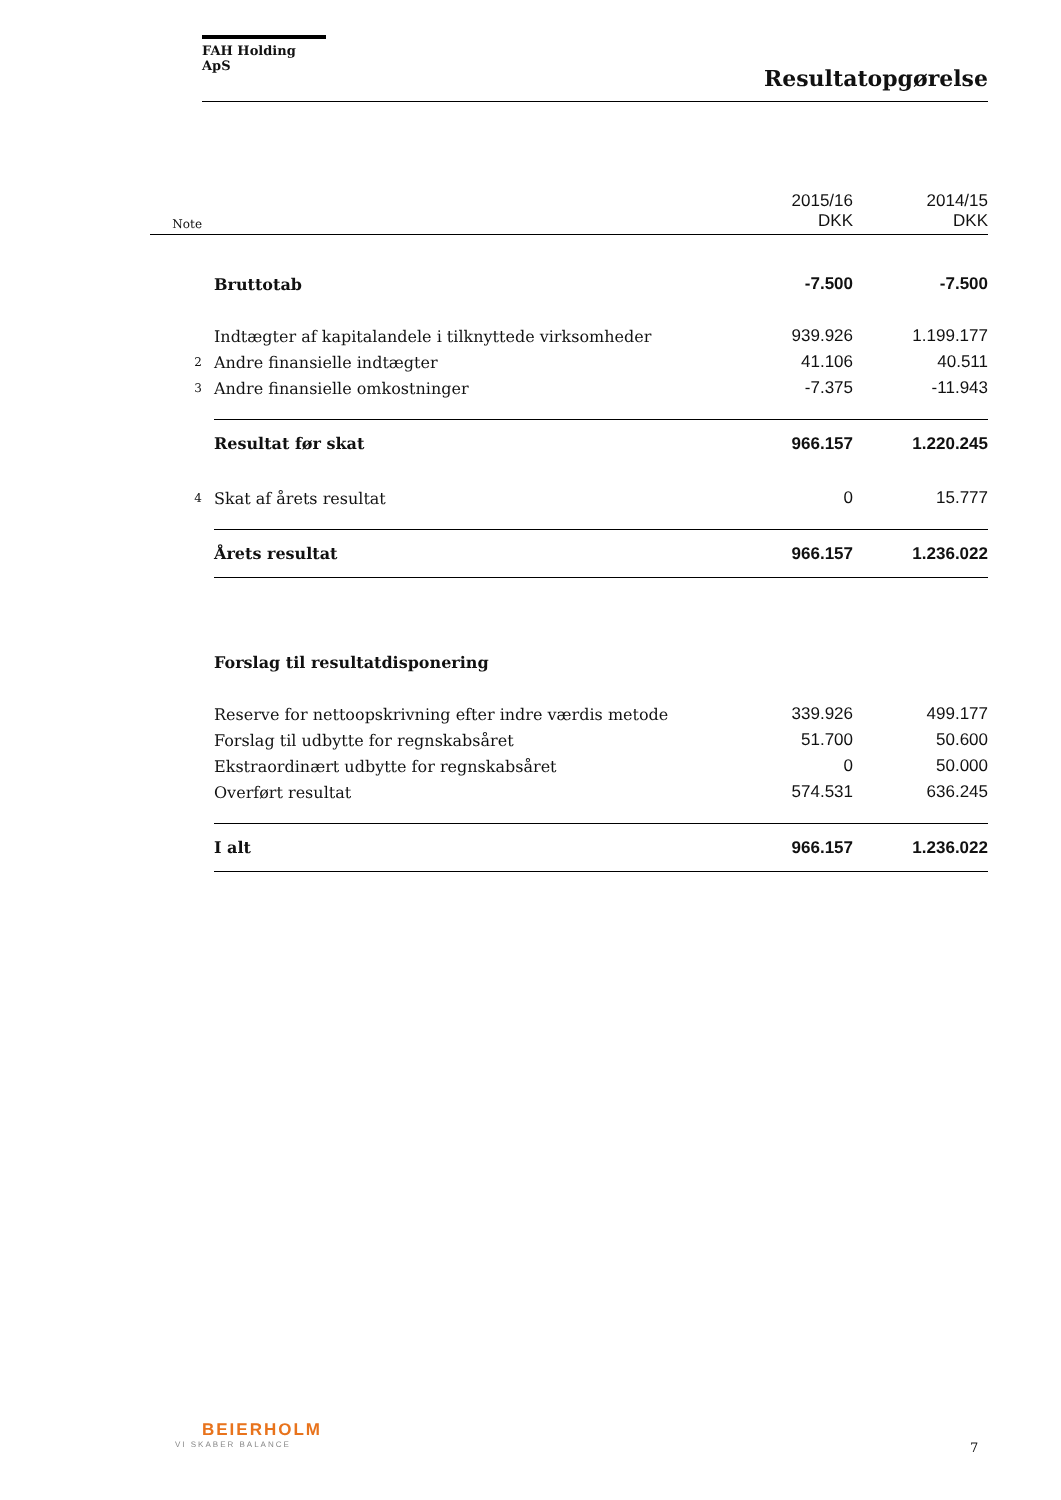FAH Holding ApS
Resultatopgørelse
| Note | | 2015/16 DKK | 2014/15 DKK |
| | Bruttotab | -7.500 | -7.500 |
| | Indtægter af kapitalandele i tilknyttede virksomheder | 939.926 | 1.199.177 |
| 2 | Andre finansielle indtægter | 41.106 | 40.511 |
| 3 | Andre finansielle omkostninger | -7.375 | -11.943 |
| | Resultat før skat | 966.157 | 1.220.245 |
| 4 | Skat af årets resultat | 0 | 15.777 |
| | Årets resultat | 966.157 | 1.236.022 |
| | Forslag til resultatdisponering | | |
| | Reserve for nettoopskrivning efter indre værdis metode | 339.926 | 499.177 |
| | Forslag til udbytte for regnskabsåret | 51.700 | 50.600 |
| | Ekstraordinært udbytte for regnskabsåret | 0 | 50.000 |
| | Overført resultat | 574.531 | 636.245 |
| | I alt | 966.157 | 1.236.022 |
BEIERHOLM
VI SKABER BALANCE
7